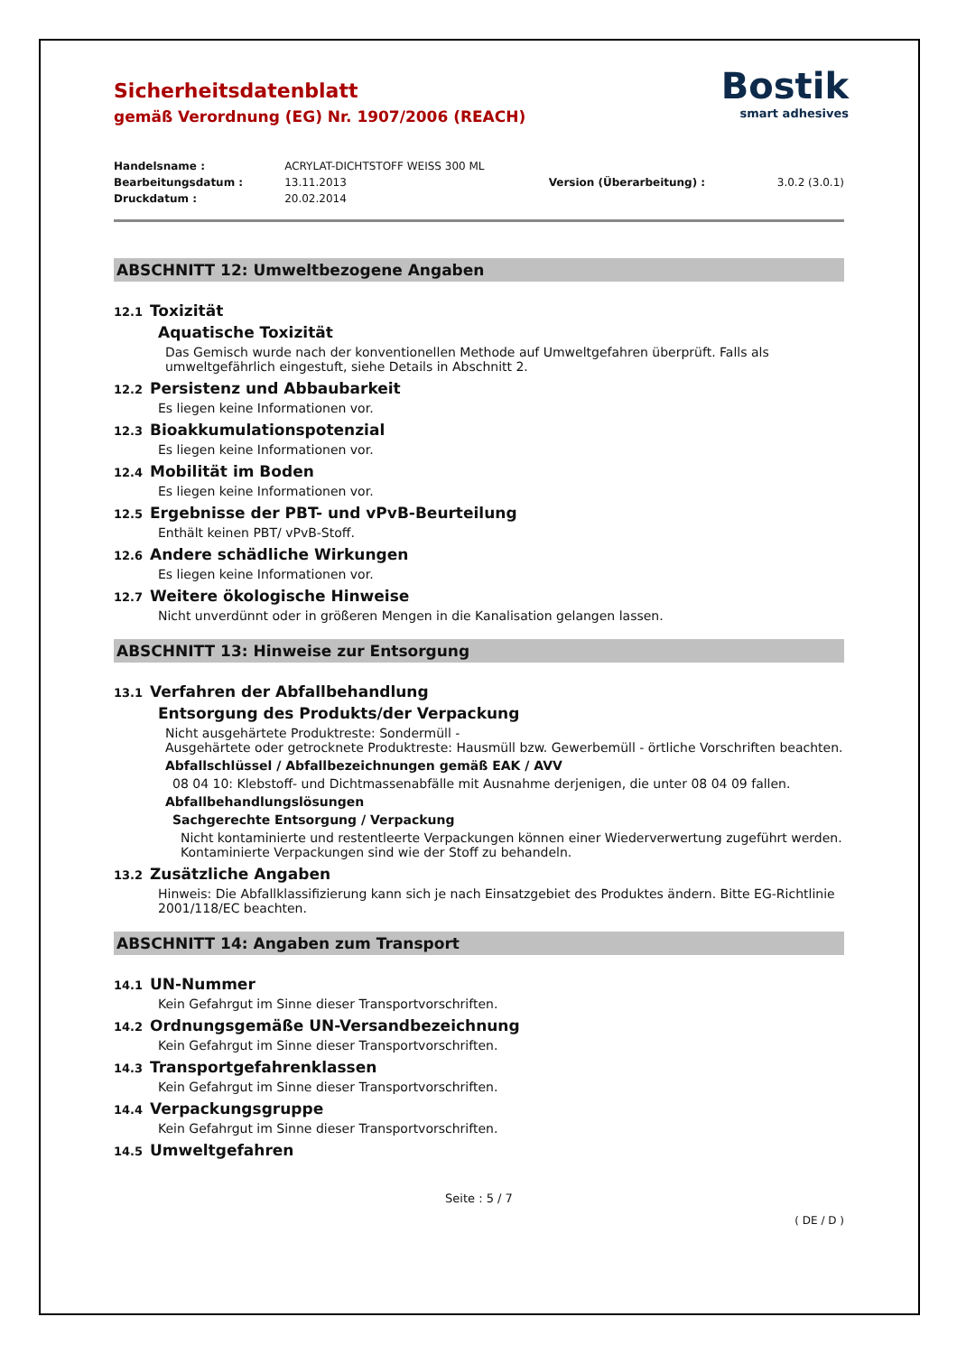Bostik
smart adhesives
Sicherheitsdatenblatt
gemäß Verordnung (EG) Nr. 1907/2006 (REACH)
| Handelsname : | ACRYLAT-DICHTSTOFF WEISS 300 ML | | |
| Bearbeitungsdatum : | 13.11.2013 | Version (Überarbeitung) : | 3.0.2 (3.0.1) |
| Druckdatum : | 20.02.2014 | | |
ABSCHNITT 12: Umweltbezogene Angaben
12.1 Toxizität
Aquatische Toxizität
Das Gemisch wurde nach der konventionellen Methode auf Umweltgefahren überprüft. Falls als umweltgefährlich eingestuft, siehe Details in Abschnitt 2.
12.2 Persistenz und Abbaubarkeit
Es liegen keine Informationen vor.
12.3 Bioakkumulationspotenzial
Es liegen keine Informationen vor.
12.4 Mobilität im Boden
Es liegen keine Informationen vor.
12.5 Ergebnisse der PBT- und vPvB-Beurteilung
Enthält keinen PBT/ vPvB-Stoff.
12.6 Andere schädliche Wirkungen
Es liegen keine Informationen vor.
12.7 Weitere ökologische Hinweise
Nicht unverdünnt oder in größeren Mengen in die Kanalisation gelangen lassen.
ABSCHNITT 13: Hinweise zur Entsorgung
13.1 Verfahren der Abfallbehandlung
Entsorgung des Produkts/der Verpackung
Nicht ausgehärtete Produktreste: Sondermüll -
Ausgehärtete oder getrocknete Produktreste: Hausmüll bzw. Gewerbemüll - örtliche Vorschriften beachten.
Abfallschlüssel / Abfallbezeichnungen gemäß EAK / AVV
08 04 10: Klebstoff- und Dichtmassenabfälle mit Ausnahme derjenigen, die unter 08 04 09 fallen.
Abfallbehandlungslösungen
Sachgerechte Entsorgung / Verpackung
Nicht kontaminierte und restentleerte Verpackungen können einer Wiederverwertung zugeführt werden. Kontaminierte Verpackungen sind wie der Stoff zu behandeln.
13.2 Zusätzliche Angaben
Hinweis: Die Abfallklassifizierung kann sich je nach Einsatzgebiet des Produktes ändern. Bitte EG-Richtlinie 2001/118/EC beachten.
ABSCHNITT 14: Angaben zum Transport
14.1 UN-Nummer
Kein Gefahrgut im Sinne dieser Transportvorschriften.
14.2 Ordnungsgemäße UN-Versandbezeichnung
Kein Gefahrgut im Sinne dieser Transportvorschriften.
14.3 Transportgefahrenklassen
Kein Gefahrgut im Sinne dieser Transportvorschriften.
14.4 Verpackungsgruppe
Kein Gefahrgut im Sinne dieser Transportvorschriften.
14.5 Umweltgefahren
Seite : 5 / 7
( DE / D )